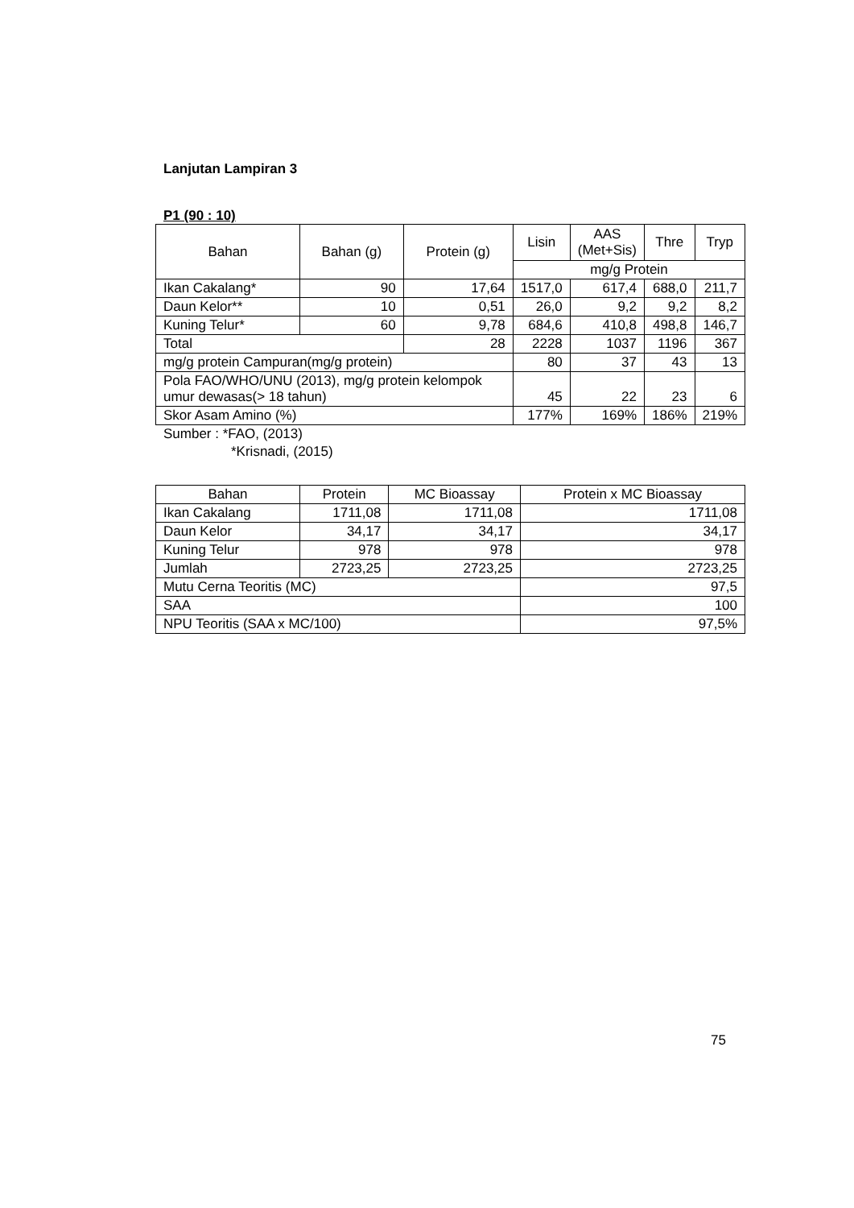Lanjutan Lampiran 3
P1 (90 : 10)
| Bahan | Bahan (g) | Protein (g) | Lisin | AAS (Met+Sis) | Thre | Tryp |
| --- | --- | --- | --- | --- | --- | --- |
| | | | mg/g Protein | | | |
| Ikan Cakalang* | 90 | 17,64 | 1517,0 | 617,4 | 688,0 | 211,7 |
| Daun Kelor** | 10 | 0,51 | 26,0 | 9,2 | 9,2 | 8,2 |
| Kuning Telur* | 60 | 9,78 | 684,6 | 410,8 | 498,8 | 146,7 |
| Total | | 28 | 2228 | 1037 | 1196 | 367 |
| mg/g protein Campuran(mg/g protein) | | | 80 | 37 | 43 | 13 |
| Pola FAO/WHO/UNU (2013), mg/g protein kelompok umur dewasas(> 18 tahun) | | | 45 | 22 | 23 | 6 |
| Skor Asam Amino (%) | | | 177% | 169% | 186% | 219% |
Sumber : *FAO, (2013)
*Krisnadi, (2015)
| Bahan | Protein | MC Bioassay | Protein x MC Bioassay |
| --- | --- | --- | --- |
| Ikan Cakalang | 1711,08 | 1711,08 | 1711,08 |
| Daun Kelor | 34,17 | 34,17 | 34,17 |
| Kuning Telur | 978 | 978 | 978 |
| Jumlah | 2723,25 | 2723,25 | 2723,25 |
| Mutu Cerna Teoritis (MC) | | | 97,5 |
| SAA | | | 100 |
| NPU Teoritis (SAA x MC/100) | | | 97,5% |
75